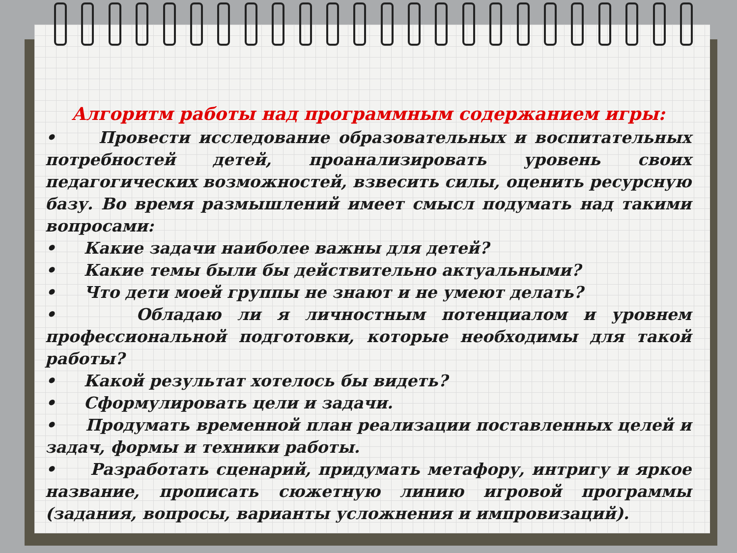Алгоритм работы над программным содержанием игры:
• Провести исследование образовательных и воспитательных потребностей детей, проанализировать уровень своих педагогических возможностей, взвесить силы, оценить ресурсную базу. Во время размышлений имеет смысл подумать над такими вопросами:
• Какие задачи наиболее важны для детей?
• Какие темы были бы действительно актуальными?
• Что дети моей группы не знают и не умеют делать?
• Обладаю ли я личностным потенциалом и уровнем профессиональной подготовки, которые необходимы для такой работы?
• Какой результат хотелось бы видеть?
• Сформулировать цели и задачи.
• Продумать временной план реализации поставленных целей и задач, формы и техники работы.
• Разработать сценарий, придумать метафору, интригу и яркое название, прописать сюжетную линию игровой программы (задания, вопросы, варианты усложнения и импровизаций).